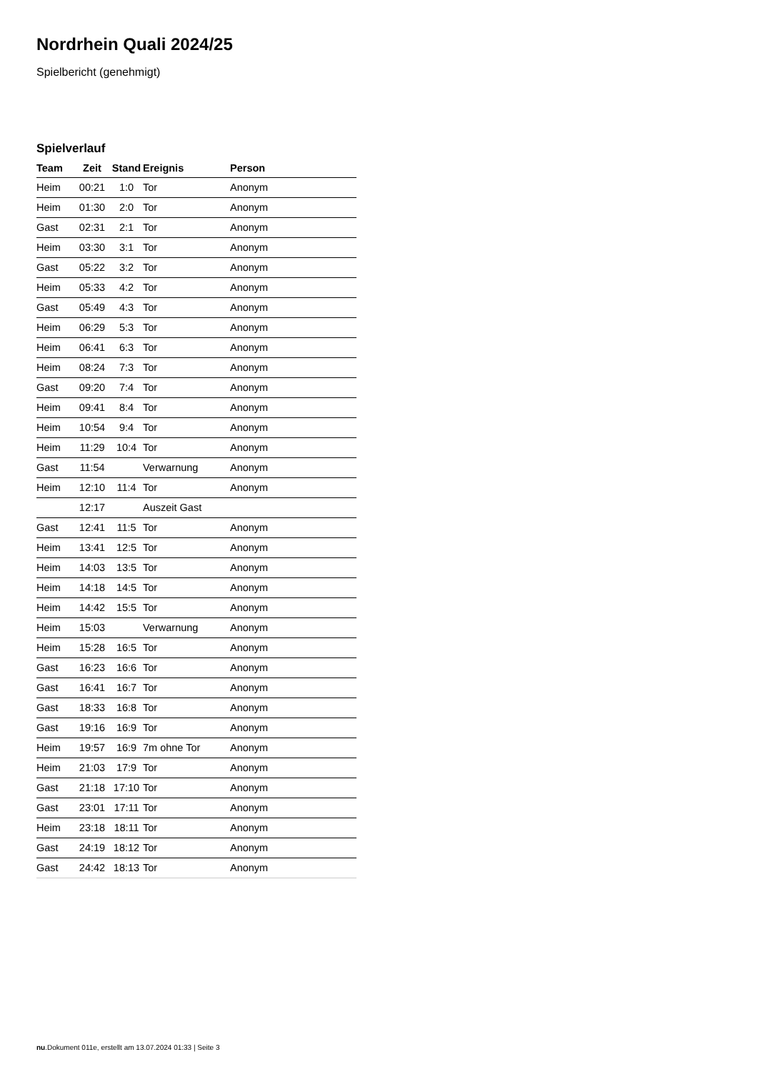Nordrhein Quali 2024/25
Spielbericht (genehmigt)
Spielverlauf
| Team | Zeit | Stand | Ereignis | Person |
| --- | --- | --- | --- | --- |
| Heim | 00:21 | 1:0 | Tor | Anonym |
| Heim | 01:30 | 2:0 | Tor | Anonym |
| Gast | 02:31 | 2:1 | Tor | Anonym |
| Heim | 03:30 | 3:1 | Tor | Anonym |
| Gast | 05:22 | 3:2 | Tor | Anonym |
| Heim | 05:33 | 4:2 | Tor | Anonym |
| Gast | 05:49 | 4:3 | Tor | Anonym |
| Heim | 06:29 | 5:3 | Tor | Anonym |
| Heim | 06:41 | 6:3 | Tor | Anonym |
| Heim | 08:24 | 7:3 | Tor | Anonym |
| Gast | 09:20 | 7:4 | Tor | Anonym |
| Heim | 09:41 | 8:4 | Tor | Anonym |
| Heim | 10:54 | 9:4 | Tor | Anonym |
| Heim | 11:29 | 10:4 | Tor | Anonym |
| Gast | 11:54 | | Verwarnung | Anonym |
| Heim | 12:10 | 11:4 | Tor | Anonym |
| | 12:17 | | Auszeit Gast | |
| Gast | 12:41 | 11:5 | Tor | Anonym |
| Heim | 13:41 | 12:5 | Tor | Anonym |
| Heim | 14:03 | 13:5 | Tor | Anonym |
| Heim | 14:18 | 14:5 | Tor | Anonym |
| Heim | 14:42 | 15:5 | Tor | Anonym |
| Heim | 15:03 | | Verwarnung | Anonym |
| Heim | 15:28 | 16:5 | Tor | Anonym |
| Gast | 16:23 | 16:6 | Tor | Anonym |
| Gast | 16:41 | 16:7 | Tor | Anonym |
| Gast | 18:33 | 16:8 | Tor | Anonym |
| Gast | 19:16 | 16:9 | Tor | Anonym |
| Heim | 19:57 | 16:9 | 7m ohne Tor | Anonym |
| Heim | 21:03 | 17:9 | Tor | Anonym |
| Gast | 21:18 | 17:10 | Tor | Anonym |
| Gast | 23:01 | 17:11 | Tor | Anonym |
| Heim | 23:18 | 18:11 | Tor | Anonym |
| Gast | 24:19 | 18:12 | Tor | Anonym |
| Gast | 24:42 | 18:13 | Tor | Anonym |
nu.Dokument 011e, erstellt am 13.07.2024 01:33 | Seite 3